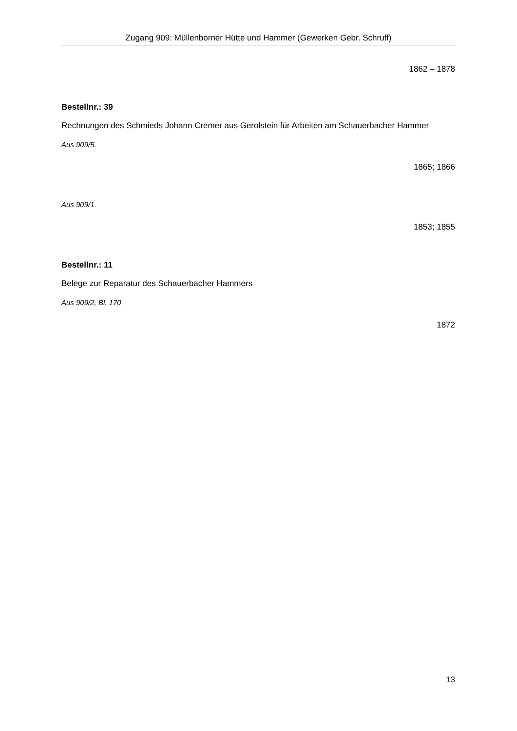Zugang 909: Müllenborner Hütte und Hammer (Gewerken Gebr. Schruff)
1862 – 1878
Bestellnr.: 39
Rechnungen des Schmieds Johann Cremer aus Gerolstein für Arbeiten am Schauerbacher Hammer
Aus 909/5.
1865; 1866
Aus 909/1.
1853; 1855
Bestellnr.: 11
Belege zur Reparatur des Schauerbacher Hammers
Aus 909/2, Bl. 170
1872
13